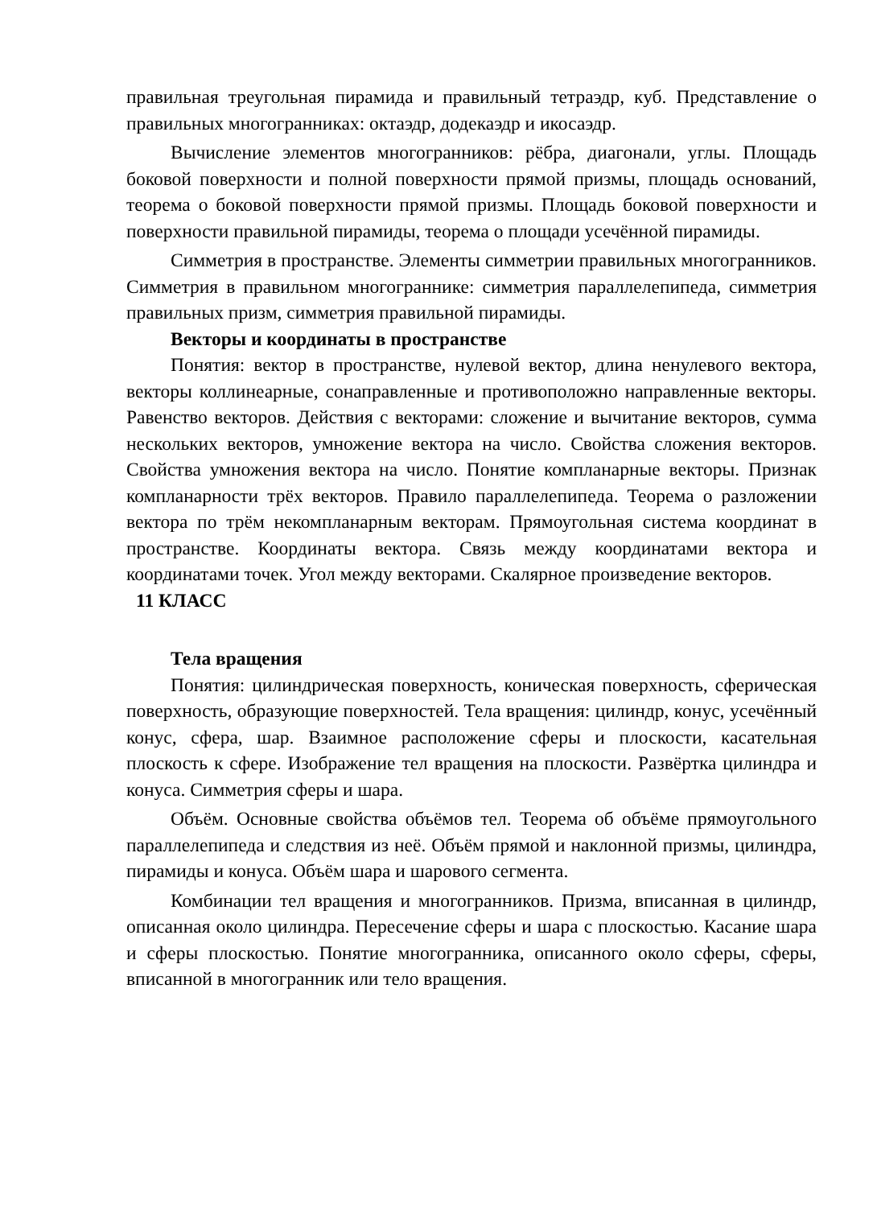правильная треугольная пирамида и правильный тетраэдр, куб. Представление о правильных многогранниках: октаэдр, додекаэдр и икосаэдр.
Вычисление элементов многогранников: рёбра, диагонали, углы. Площадь боковой поверхности и полной поверхности прямой призмы, площадь оснований, теорема о боковой поверхности прямой призмы. Площадь боковой поверхности и поверхности правильной пирамиды, теорема о площади усечённой пирамиды.
Симметрия в пространстве. Элементы симметрии правильных многогранников. Симметрия в правильном многограннике: симметрия параллелепипеда, симметрия правильных призм, симметрия правильной пирамиды.
Векторы и координаты в пространстве
Понятия: вектор в пространстве, нулевой вектор, длина ненулевого вектора, векторы коллинеарные, сонаправленные и противоположно направленные векторы. Равенство векторов. Действия с векторами: сложение и вычитание векторов, сумма нескольких векторов, умножение вектора на число. Свойства сложения векторов. Свойства умножения вектора на число. Понятие компланарные векторы. Признак компланарности трёх векторов. Правило параллелепипеда. Теорема о разложении вектора по трём некомпланарным векторам. Прямоугольная система координат в пространстве. Координаты вектора. Связь между координатами вектора и координатами точек. Угол между векторами. Скалярное произведение векторов.
11 КЛАСС
Тела вращения
Понятия: цилиндрическая поверхность, коническая поверхность, сферическая поверхность, образующие поверхностей. Тела вращения: цилиндр, конус, усечённый конус, сфера, шар. Взаимное расположение сферы и плоскости, касательная плоскость к сфере. Изображение тел вращения на плоскости. Развёртка цилиндра и конуса. Симметрия сферы и шара.
Объём. Основные свойства объёмов тел. Теорема об объёме прямоугольного параллелепипеда и следствия из неё. Объём прямой и наклонной призмы, цилиндра, пирамиды и конуса. Объём шара и шарового сегмента.
Комбинации тел вращения и многогранников. Призма, вписанная в цилиндр, описанная около цилиндра. Пересечение сферы и шара с плоскостью. Касание шара и сферы плоскостью. Понятие многогранника, описанного около сферы, сферы, вписанной в многогранник или тело вращения.